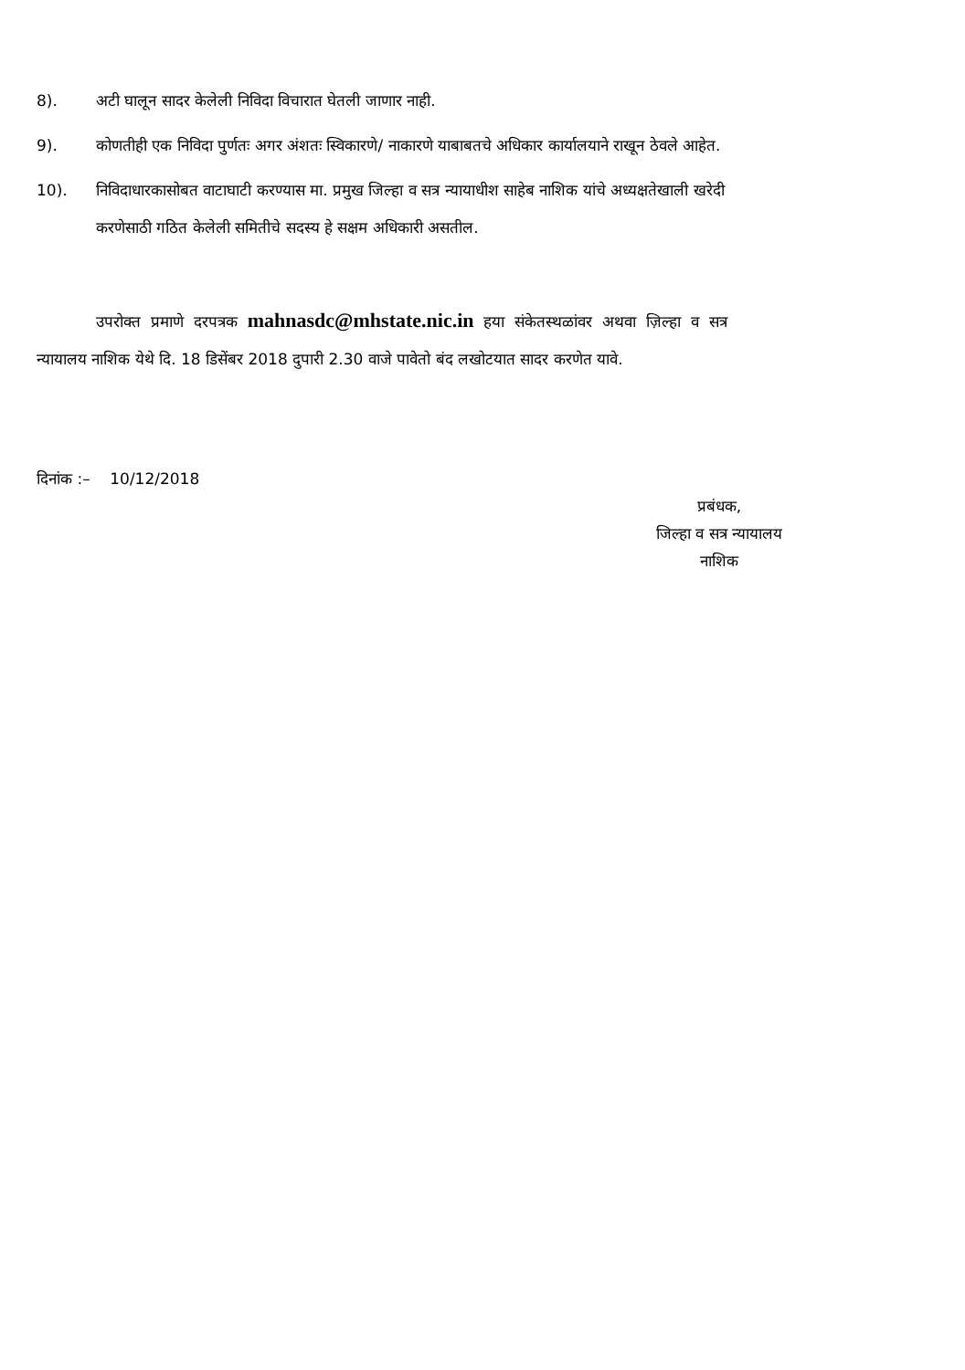8). अटी घालून सादर केलेली निविदा विचारात घेतली जाणार नाही.
9). कोणतीही एक निविदा पुर्णतः अगर अंशतः स्विकारणे/ नाकारणे याबाबतचे अधिकार कार्यालयाने राखून ठेवले आहेत.
10). निविदाधारकासोबत वाटाघाटी करण्यास मा. प्रमुख जिल्हा व सत्र न्यायाधीश साहेब नाशिक यांचे अध्यक्षतेखाली खरेदी करणेसाठी गठित केलेली समितीचे सदस्य हे सक्षम अधिकारी असतील.
उपरोक्त प्रमाणे दरपत्रक mahnasdc@mhstate.nic.in हया संकेतस्थळांवर अथवा ज़िल्हा व सत्र न्यायालय नाशिक येथे दि. 18 डिसेंबर 2018 दुपारी 2.30 वाजे पावेतो बंद लखोटयात सादर करणेत यावे.
दिनांक :– 10/12/2018
प्रबंधक,
जिल्हा व सत्र न्यायालय
नाशिक